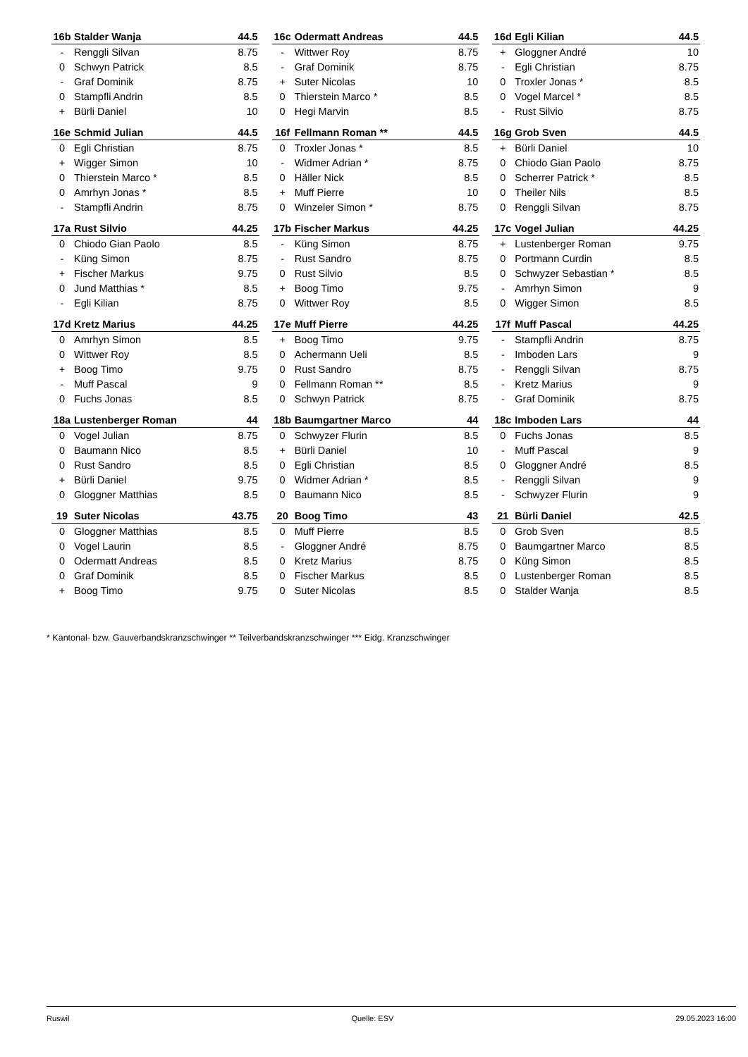| 16b | Stalder Wanja | 44.5 |
| --- | --- | --- |
| - | Renggli Silvan | 8.75 |
| 0 | Schwyn Patrick | 8.5 |
| - | Graf Dominik | 8.75 |
| 0 | Stampfli Andrin | 8.5 |
| + | Bürli Daniel | 10 |
| 16c | Odermatt Andreas | 44.5 |
| --- | --- | --- |
| - | Wittwer Roy | 8.75 |
| - | Graf Dominik | 8.75 |
| + | Suter Nicolas | 10 |
| 0 | Thierstein Marco * | 8.5 |
| 0 | Hegi Marvin | 8.5 |
| 16d | Egli Kilian | 44.5 |
| --- | --- | --- |
| + | Gloggner André | 10 |
| - | Egli Christian | 8.75 |
| 0 | Troxler Jonas * | 8.5 |
| 0 | Vogel Marcel * | 8.5 |
| - | Rust Silvio | 8.75 |
| 16e | Schmid Julian | 44.5 |
| --- | --- | --- |
| 0 | Egli Christian | 8.75 |
| + | Wigger Simon | 10 |
| 0 | Thierstein Marco * | 8.5 |
| 0 | Amrhyn Jonas * | 8.5 |
| - | Stampfli Andrin | 8.75 |
| 16f | Fellmann Roman ** | 44.5 |
| --- | --- | --- |
| 0 | Troxler Jonas * | 8.5 |
| - | Widmer Adrian * | 8.75 |
| 0 | Häller Nick | 8.5 |
| + | Muff Pierre | 10 |
| 0 | Winzeler Simon * | 8.75 |
| 16g | Grob Sven | 44.5 |
| --- | --- | --- |
| + | Bürli Daniel | 10 |
| 0 | Chiodo Gian Paolo | 8.75 |
| 0 | Scherrer Patrick * | 8.5 |
| 0 | Theiler Nils | 8.5 |
| 0 | Renggli Silvan | 8.75 |
| 17a | Rust Silvio | 44.25 |
| --- | --- | --- |
| 0 | Chiodo Gian Paolo | 8.5 |
| - | Küng Simon | 8.75 |
| + | Fischer Markus | 9.75 |
| 0 | Jund Matthias * | 8.5 |
| - | Egli Kilian | 8.75 |
| 17b | Fischer Markus | 44.25 |
| --- | --- | --- |
| - | Küng Simon | 8.75 |
| - | Rust Sandro | 8.75 |
| 0 | Rust Silvio | 8.5 |
| + | Boog Timo | 9.75 |
| 0 | Wittwer Roy | 8.5 |
| 17c | Vogel Julian | 44.25 |
| --- | --- | --- |
| + | Lustenberger Roman | 9.75 |
| 0 | Portmann Curdin | 8.5 |
| 0 | Schwyzer Sebastian * | 8.5 |
| - | Amrhyn Simon | 9 |
| 0 | Wigger Simon | 8.5 |
| 17d | Kretz Marius | 44.25 |
| --- | --- | --- |
| 0 | Amrhyn Simon | 8.5 |
| 0 | Wittwer Roy | 8.5 |
| + | Boog Timo | 9.75 |
| - | Muff Pascal | 9 |
| 0 | Fuchs Jonas | 8.5 |
| 17e | Muff Pierre | 44.25 |
| --- | --- | --- |
| + | Boog Timo | 9.75 |
| 0 | Achermann Ueli | 8.5 |
| 0 | Rust Sandro | 8.75 |
| 0 | Fellmann Roman ** | 8.5 |
| 0 | Schwyn Patrick | 8.75 |
| 17f | Muff Pascal | 44.25 |
| --- | --- | --- |
| - | Stampfli Andrin | 8.75 |
| - | Imboden Lars | 9 |
| - | Renggli Silvan | 8.75 |
| - | Kretz Marius | 9 |
| - | Graf Dominik | 8.75 |
| 18a | Lustenberger Roman | 44 |
| --- | --- | --- |
| 0 | Vogel Julian | 8.75 |
| 0 | Baumann Nico | 8.5 |
| 0 | Rust Sandro | 8.5 |
| + | Bürli Daniel | 9.75 |
| 0 | Gloggner Matthias | 8.5 |
| 18b | Baumgartner Marco | 44 |
| --- | --- | --- |
| 0 | Schwyzer Flurin | 8.5 |
| + | Bürli Daniel | 10 |
| 0 | Egli Christian | 8.5 |
| 0 | Widmer Adrian * | 8.5 |
| 0 | Baumann Nico | 8.5 |
| 18c | Imboden Lars | 44 |
| --- | --- | --- |
| 0 | Fuchs Jonas | 8.5 |
| - | Muff Pascal | 9 |
| 0 | Gloggner André | 8.5 |
| - | Renggli Silvan | 9 |
| - | Schwyzer Flurin | 9 |
| 19 | Suter Nicolas | 43.75 |
| --- | --- | --- |
| 0 | Gloggner Matthias | 8.5 |
| 0 | Vogel Laurin | 8.5 |
| 0 | Odermatt Andreas | 8.5 |
| 0 | Graf Dominik | 8.5 |
| + | Boog Timo | 9.75 |
| 20 | Boog Timo | 43 |
| --- | --- | --- |
| 0 | Muff Pierre | 8.5 |
| - | Gloggner André | 8.75 |
| 0 | Kretz Marius | 8.75 |
| 0 | Fischer Markus | 8.5 |
| 0 | Suter Nicolas | 8.5 |
| 21 | Bürli Daniel | 42.5 |
| --- | --- | --- |
| 0 | Grob Sven | 8.5 |
| 0 | Baumgartner Marco | 8.5 |
| 0 | Küng Simon | 8.5 |
| 0 | Lustenberger Roman | 8.5 |
| 0 | Stalder Wanja | 8.5 |
* Kantonal- bzw. Gauverbandskranzschwinger ** Teilverbandskranzschwinger *** Eidg. Kranzschwinger
Ruswil Quelle: ESV 29.05.2023 16:00